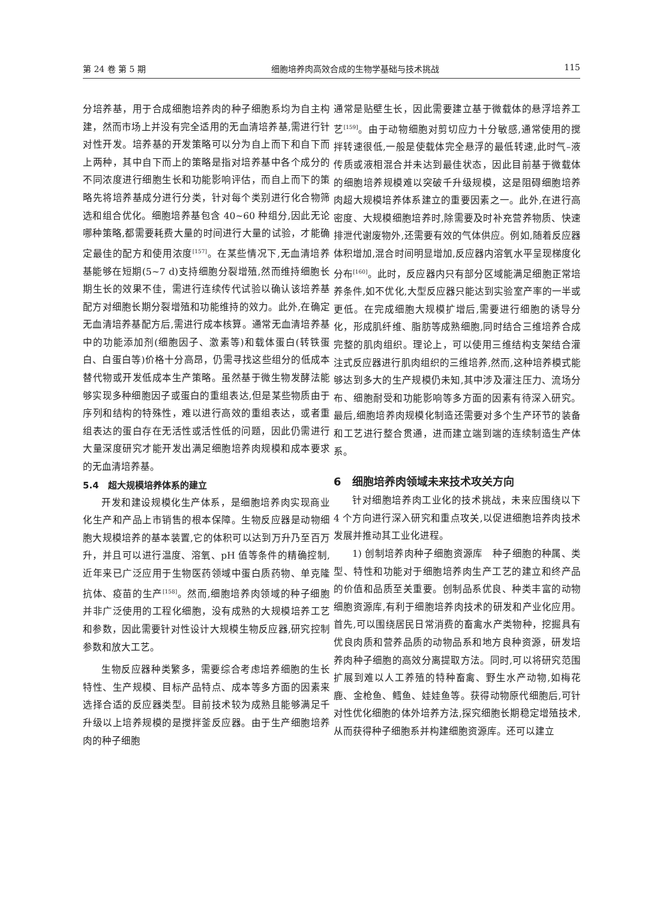第 24 卷 第 5 期 细胞培养肉高效合成的生物学基础与技术挑战 115
分培养基，用于合成细胞培养肉的种子细胞系均为自主构建，然而市场上并没有完全适用的无血清培养基,需进行针对性开发。培养基的开发策略可以分为自上而下和自下而上两种，其中自下而上的策略是指对培养基中各个成分的不同浓度进行细胞生长和功能影响评估，而自上而下的策略先将培养基成分进行分类，针对每个类别进行化合物筛选和组合优化。细胞培养基包含 40~60 种组分,因此无论哪种策略,都需要耗费大量的时间进行大量的试验，才能确定最佳的配方和使用浓度<sup>[157]</sup>。在某些情况下,无血清培养基能够在短期(5~7 d)支持细胞分裂增殖,然而维持细胞长期生长的效果不佳，需进行连续传代试验以确认该培养基配方对细胞长期分裂增殖和功能维持的效力。此外,在确定无血清培养基配方后,需进行成本核算。通常无血清培养基中的功能添加剂(细胞因子、激素等)和载体蛋白(转铁蛋白、白蛋白等)价格十分高昂，仍需寻找这些组分的低成本替代物或开发低成本生产策略。虽然基于微生物发酵法能够实现多种细胞因子或蛋白的重组表达,但是某些物质由于序列和结构的特殊性，难以进行高效的重组表达，或者重组表达的蛋白存在无活性或活性低的问题，因此仍需进行大量深度研究才能开发出满足细胞培养肉规模和成本要求的无血清培养基。
5.4　超大规模培养体系的建立
开发和建设规模化生产体系，是细胞培养肉实现商业化生产和产品上市销售的根本保障。生物反应器是动物细胞大规模培养的基本装置,它的体积可以达到万升乃至百万升，并且可以进行温度、溶氧、pH 值等条件的精确控制,近年来已广泛应用于生物医药领域中蛋白质药物、单克隆抗体、疫苗的生产<sup>[158]</sup>。然而,细胞培养肉领域的种子细胞并非广泛使用的工程化细胞，没有成熟的大规模培养工艺和参数，因此需要针对性设计大规模生物反应器,研究控制参数和放大工艺。
生物反应器种类繁多，需要综合考虑培养细胞的生长特性、生产规模、目标产品特点、成本等多方面的因素来选择合适的反应器类型。目前技术较为成熟且能够满足千升级以上培养规模的是搅拌釜反应器。由于生产细胞培养肉的种子细胞
通常是贴壁生长，因此需要建立基于微载体的悬浮培养工艺<sup>[159]</sup>。由于动物细胞对剪切应力十分敏感,通常使用的搅拌转速很低,一般是使载体完全悬浮的最低转速,此时气–液传质或液相混合并未达到最佳状态，因此目前基于微载体的细胞培养规模难以突破千升级规模，这是阻碍细胞培养肉超大规模培养体系建立的重要因素之一。此外,在进行高密度、大规模细胞培养时,除需要及时补充营养物质、快速排泄代谢废物外,还需要有效的气体供应。例如,随着反应器体积增加,混合时间明显增加,反应器内溶氧水平呈现梯度化分布<sup>[160]</sup>。此时，反应器内只有部分区域能满足细胞正常培养条件,如不优化,大型反应器只能达到实验室产率的一半或更低。在完成细胞大规模扩增后,需要进行细胞的诱导分化，形成肌纤维、脂肪等成熟细胞,同时结合三维培养合成完整的肌肉组织。理论上，可以使用三维结构支架结合灌注式反应器进行肌肉组织的三维培养,然而,这种培养模式能够达到多大的生产规模仍未知,其中涉及灌注压力、流场分布、细胞耐受和功能影响等多方面的因素有待深入研究。最后,细胞培养肉规模化制造还需要对多个生产环节的装备和工艺进行整合贯通，进而建立端到端的连续制造生产体系。
6　细胞培养肉领域未来技术攻关方向
针对细胞培养肉工业化的技术挑战，未来应围绕以下 4 个方向进行深入研究和重点攻关,以促进细胞培养肉技术发展并推动其工业化进程。
1) 创制培养肉种子细胞资源库　种子细胞的种属、类型、特性和功能对于细胞培养肉生产工艺的建立和终产品的价值和品质至关重要。创制品系优良、种类丰富的动物细胞资源库,有利于细胞培养肉技术的研发和产业化应用。首先,可以围绕居民日常消费的畜禽水产类物种，挖掘具有优良肉质和营养品质的动物品系和地方良种资源，研发培养肉种子细胞的高效分离提取方法。同时,可以将研究范围扩展到难以人工养殖的特种畜禽、野生水产动物,如梅花鹿、金枪鱼、鳕鱼、娃娃鱼等。获得动物原代细胞后,可针对性优化细胞的体外培养方法,探究细胞长期稳定增殖技术,从而获得种子细胞系并构建细胞资源库。还可以建立